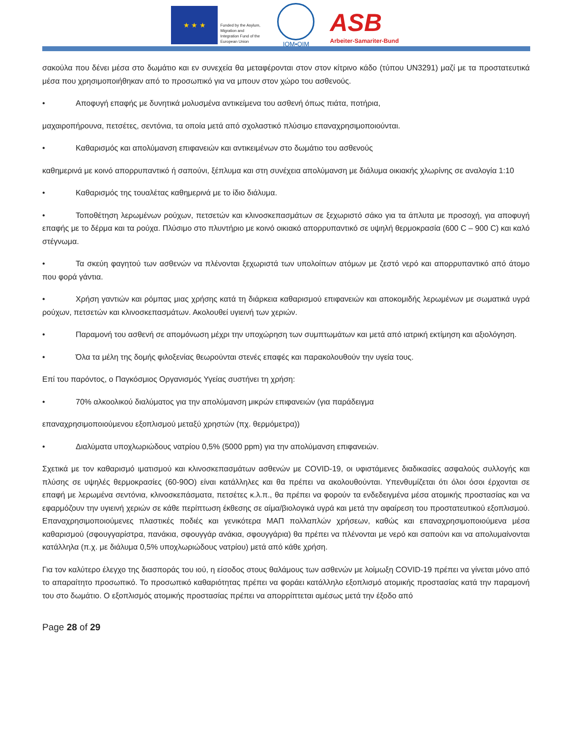★ ★ ★
Funded by the Asylum, Migration and Integration Fund of the European Union
IOM•OIM
ASB
Arbeiter-Samariter-Bund
σακούλα που δένει μέσα στο δωμάτιο και εν συνεχεία θα μεταφέρονται στον στον κίτρινο κάδο (τύπου UN3291) μαζί με τα προστατευτικά μέσα που χρησιμοποιήθηκαν από το προσωπικό για να μπουν στον χώρο του ασθενούς.
• Αποφυγή επαφής με δυνητικά μολυσμένα αντικείμενα του ασθενή όπως πιάτα, ποτήρια,
μαχαιροπήρουνα, πετσέτες, σεντόνια, τα οποία μετά από σχολαστικό πλύσιμο επαναχρησιμοποιούνται.
• Καθαρισμός και απολύμανση επιφανειών και αντικειμένων στο δωμάτιο του ασθενούς
καθημερινά με κοινό απορρυπαντικό ή σαπούνι, ξέπλυμα και στη συνέχεια απολύμανση με διάλυμα οικιακής χλωρίνης σε αναλογία 1:10
• Καθαρισμός της τουαλέτας καθημερινά με το ίδιο διάλυμα.
• Τοποθέτηση λερωμένων ρούχων, πετσετών και κλινοσκεπασμάτων σε ξεχωριστό σάκο για τα άπλυτα με προσοχή, για αποφυγή επαφής με το δέρμα και τα ρούχα. Πλύσιμο στο πλυντήριο με κοινό οικιακό απορρυπαντικό σε υψηλή θερμοκρασία (600 C – 900 C) και καλό στέγνωμα.
• Τα σκεύη φαγητού των ασθενών να πλένονται ξεχωριστά των υπολοίπων ατόμων με ζεστό νερό και απορρυπαντικό από άτομο που φορά γάντια.
• Χρήση γαντιών και ρόμπας μιας χρήσης κατά τη διάρκεια καθαρισμού επιφανειών και αποκομιδής λερωμένων με σωματικά υγρά ρούχων, πετσετών και κλινοσκεπασμάτων. Ακολουθεί υγιεινή των χεριών.
• Παραμονή του ασθενή σε απομόνωση μέχρι την υποχώρηση των συμπτωμάτων και μετά από ιατρική εκτίμηση και αξιολόγηση.
• Όλα τα μέλη της δομής φιλοξενίας θεωρούνται στενές επαφές και παρακολουθούν την υγεία τους.
Επί του παρόντος, ο Παγκόσμιος Οργανισμός Υγείας συστήνει τη χρήση:
• 70% αλκοολικού διαλύματος για την απολύμανση μικρών επιφανειών (για παράδειγμα
επαναχρησιμοποιούμενου εξοπλισμού μεταξύ χρηστών (πχ. θερμόμετρα))
• Διαλύματα υποχλωριώδους νατρίου 0,5% (5000 ppm) για την απολύμανση επιφανειών.
Σχετικά με τον καθαρισμό ιματισμού και κλινοσκεπασμάτων ασθενών με COVID-19, οι υφιστάμενες διαδικασίες ασφαλούς συλλογής και πλύσης σε υψηλές θερμοκρασίες (60-90Ο) είναι κατάλληλες και θα πρέπει να ακολουθούνται. Υπενθυμίζεται ότι όλοι όσοι έρχονται σε επαφή με λερωμένα σεντόνια, κλινοσκεπάσματα, πετσέτες κ.λ.π., θα πρέπει να φορούν τα ενδεδειγμένα μέσα ατομικής προστασίας και να εφαρμόζουν την υγιεινή χεριών σε κάθε περίπτωση έκθεσης σε αίμα/βιολογικά υγρά και μετά την αφαίρεση του προστατευτικού εξοπλισμού. Επαναχρησιμοποιούμενες πλαστικές ποδιές και γενικότερα ΜΑΠ πολλαπλών χρήσεων, καθώς και επαναχρησιμοποιούμενα μέσα καθαρισμού (σφουγγαρίστρα, πανάκια, σφουγγάρ ανάκια, σφουγγάρια) θα πρέπει να πλένονται με νερό και σαπούνι και να απολυμαίνονται κατάλληλα (π.χ. με διάλυμα 0,5% υποχλωριώδους νατρίου) μετά από κάθε χρήση.
Για τον καλύτερο έλεγχο της διασποράς του ιού, η είσοδος στους θαλάμους των ασθενών με λοίμωξη COVID-19 πρέπει να γίνεται μόνο από το απαραίτητο προσωπικό. Το προσωπικό καθαριότητας πρέπει να φοράει κατάλληλο εξοπλισμό ατομικής προστασίας κατά την παραμονή του στο δωμάτιο. Ο εξοπλισμός ατομικής προστασίας πρέπει να απορρίπτεται αμέσως μετά την έξοδο από
Page 28 of 29